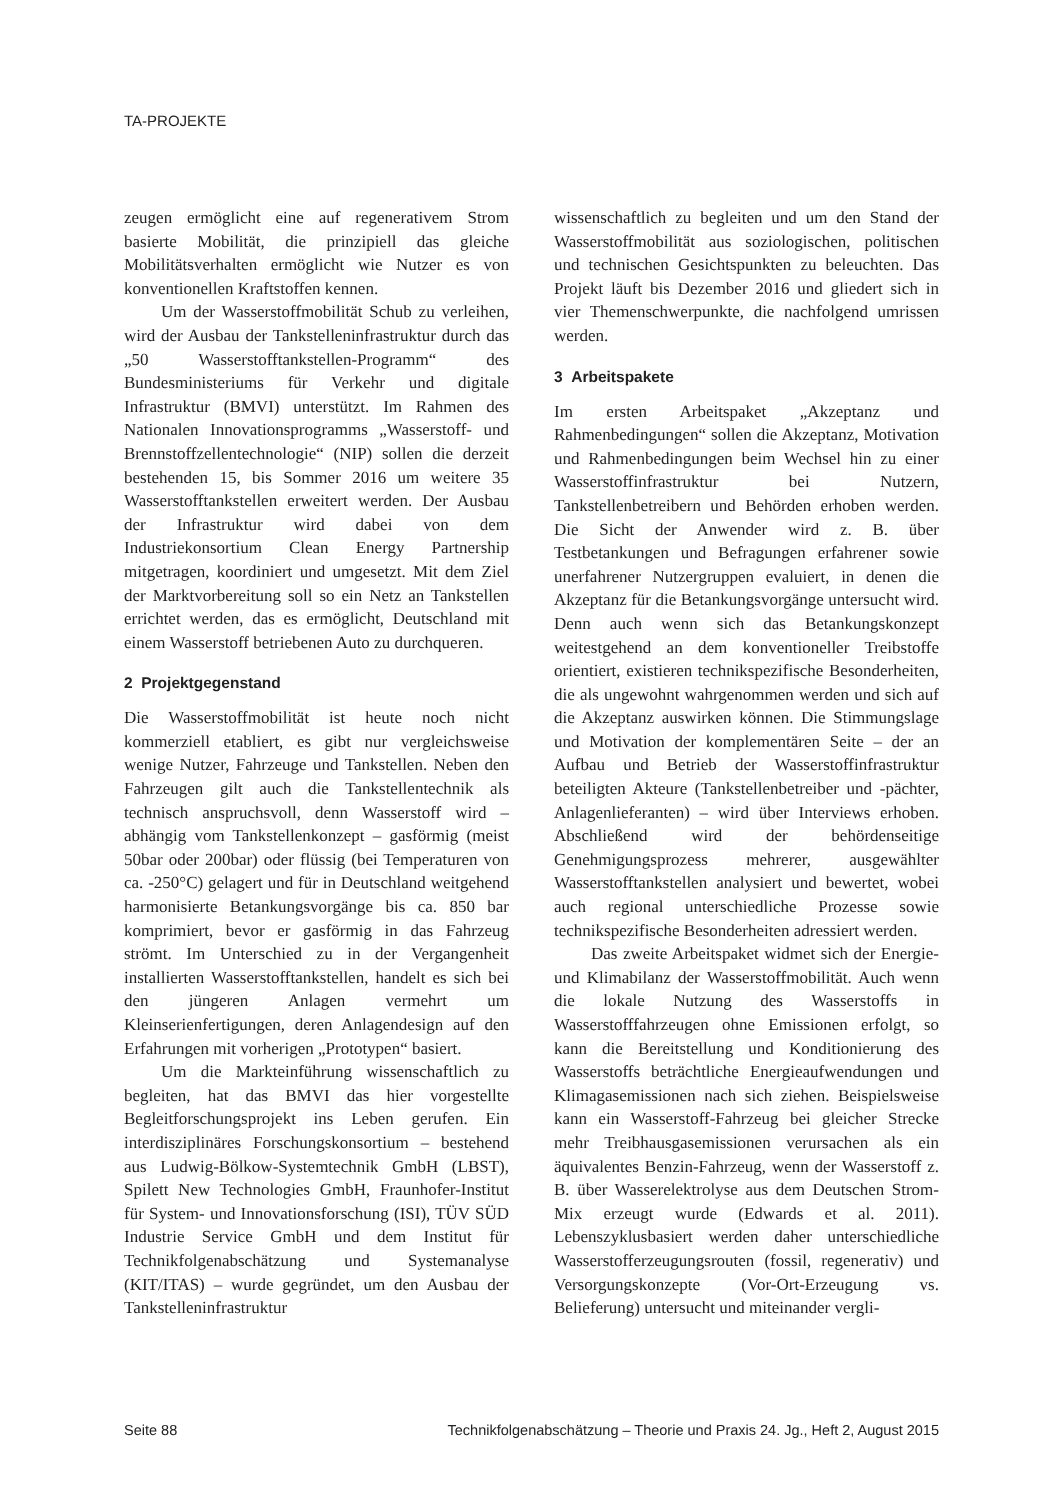TA-PROJEKTE
zeugen ermöglicht eine auf regenerativem Strom basierte Mobilität, die prinzipiell das gleiche Mobilitätsverhalten ermöglicht wie Nutzer es von konventionellen Kraftstoffen kennen.
Um der Wasserstoffmobilität Schub zu verleihen, wird der Ausbau der Tankstelleninfrastruktur durch das „50 Wasserstofftankstellen-Programm“ des Bundesministeriums für Verkehr und digitale Infrastruktur (BMVI) unterstützt. Im Rahmen des Nationalen Innovationsprogramms „Wasserstoff- und Brennstoffzellentechnologie“ (NIP) sollen die derzeit bestehenden 15, bis Sommer 2016 um weitere 35 Wasserstofftankstellen erweitert werden. Der Ausbau der Infrastruktur wird dabei von dem Industriekonsortium Clean Energy Partnership mitgetragen, koordiniert und umgesetzt. Mit dem Ziel der Marktvorbereitung soll so ein Netz an Tankstellen errichtet werden, das es ermöglicht, Deutschland mit einem Wasserstoff betriebenen Auto zu durchqueren.
2 Projektgegenstand
Die Wasserstoffmobilität ist heute noch nicht kommerziell etabliert, es gibt nur vergleichsweise wenige Nutzer, Fahrzeuge und Tankstellen. Neben den Fahrzeugen gilt auch die Tankstellentechnik als technisch anspruchsvoll, denn Wasserstoff wird – abhängig vom Tankstellenkonzept – gasförmig (meist 50bar oder 200bar) oder flüssig (bei Temperaturen von ca. -250°C) gelagert und für in Deutschland weitgehend harmonisierte Betankungsvorgänge bis ca. 850 bar komprimiert, bevor er gasförmig in das Fahrzeug strömt. Im Unterschied zu in der Vergangenheit installierten Wasserstofftankstellen, handelt es sich bei den jüngeren Anlagen vermehrt um Kleinserienfertigungen, deren Anlagendesign auf den Erfahrungen mit vorherigen „Prototypen“ basiert.
Um die Markteinführung wissenschaftlich zu begleiten, hat das BMVI das hier vorgestellte Begleitforschungsprojekt ins Leben gerufen. Ein interdisziplinäres Forschungskonsortium – bestehend aus Ludwig-Bölkow-Systemtechnik GmbH (LBST), Spilett New Technologies GmbH, Fraunhofer-Institut für System- und Innovationsforschung (ISI), TÜV SÜD Industrie Service GmbH und dem Institut für Technikfolgenabschätzung und Systemanalyse (KIT/ITAS) – wurde gegründet, um den Ausbau der Tankstelleninfrastruktur
wissenschaftlich zu begleiten und um den Stand der Wasserstoffmobilität aus soziologischen, politischen und technischen Gesichtspunkten zu beleuchten. Das Projekt läuft bis Dezember 2016 und gliedert sich in vier Themenschwerpunkte, die nachfolgend umrissen werden.
3 Arbeitspakete
Im ersten Arbeitspaket „Akzeptanz und Rahmenbedingungen“ sollen die Akzeptanz, Motivation und Rahmenbedingungen beim Wechsel hin zu einer Wasserstoffinfrastruktur bei Nutzern, Tankstellenbetreibern und Behörden erhoben werden. Die Sicht der Anwender wird z. B. über Testbetankungen und Befragungen erfahrener sowie unerfahrener Nutzergruppen evaluiert, in denen die Akzeptanz für die Betankungsvorgänge untersucht wird. Denn auch wenn sich das Betankungskonzept weitestgehend an dem konventioneller Treibstoffe orientiert, existieren technikspezifische Besonderheiten, die als ungewohnt wahrgenommen werden und sich auf die Akzeptanz auswirken können. Die Stimmungslage und Motivation der komplementären Seite – der an Aufbau und Betrieb der Wasserstoffinfrastruktur beteiligten Akteure (Tankstellenbetreiber und -pächter, Anlagenlieferanten) – wird über Interviews erhoben. Abschließend wird der behördenseitige Genehmigungsprozess mehrerer, ausgewählter Wasserstofftankstellen analysiert und bewertet, wobei auch regional unterschiedliche Prozesse sowie technikspezifische Besonderheiten adressiert werden.
Das zweite Arbeitspaket widmet sich der Energie- und Klimabilanz der Wasserstoffmobilität. Auch wenn die lokale Nutzung des Wasserstoffs in Wasserstofffahrzeugen ohne Emissionen erfolgt, so kann die Bereitstellung und Konditionierung des Wasserstoffs beträchtliche Energieaufwendungen und Klimagasemissionen nach sich ziehen. Beispielsweise kann ein Wasserstoff-Fahrzeug bei gleicher Strecke mehr Treibhausgasemissionen verursachen als ein äquivalentes Benzin-Fahrzeug, wenn der Wasserstoff z. B. über Wasserelektrolyse aus dem Deutschen Strom-Mix erzeugt wurde (Edwards et al. 2011). Lebenszyklusbasiert werden daher unterschiedliche Wasserstofferzeugungsrouten (fossil, regenerativ) und Versorgungskonzepte (Vor-Ort-Erzeugung vs. Belieferung) untersucht und miteinander vergli-
Seite 88 Technikfolgenabschätzung – Theorie und Praxis 24. Jg., Heft 2, August 2015